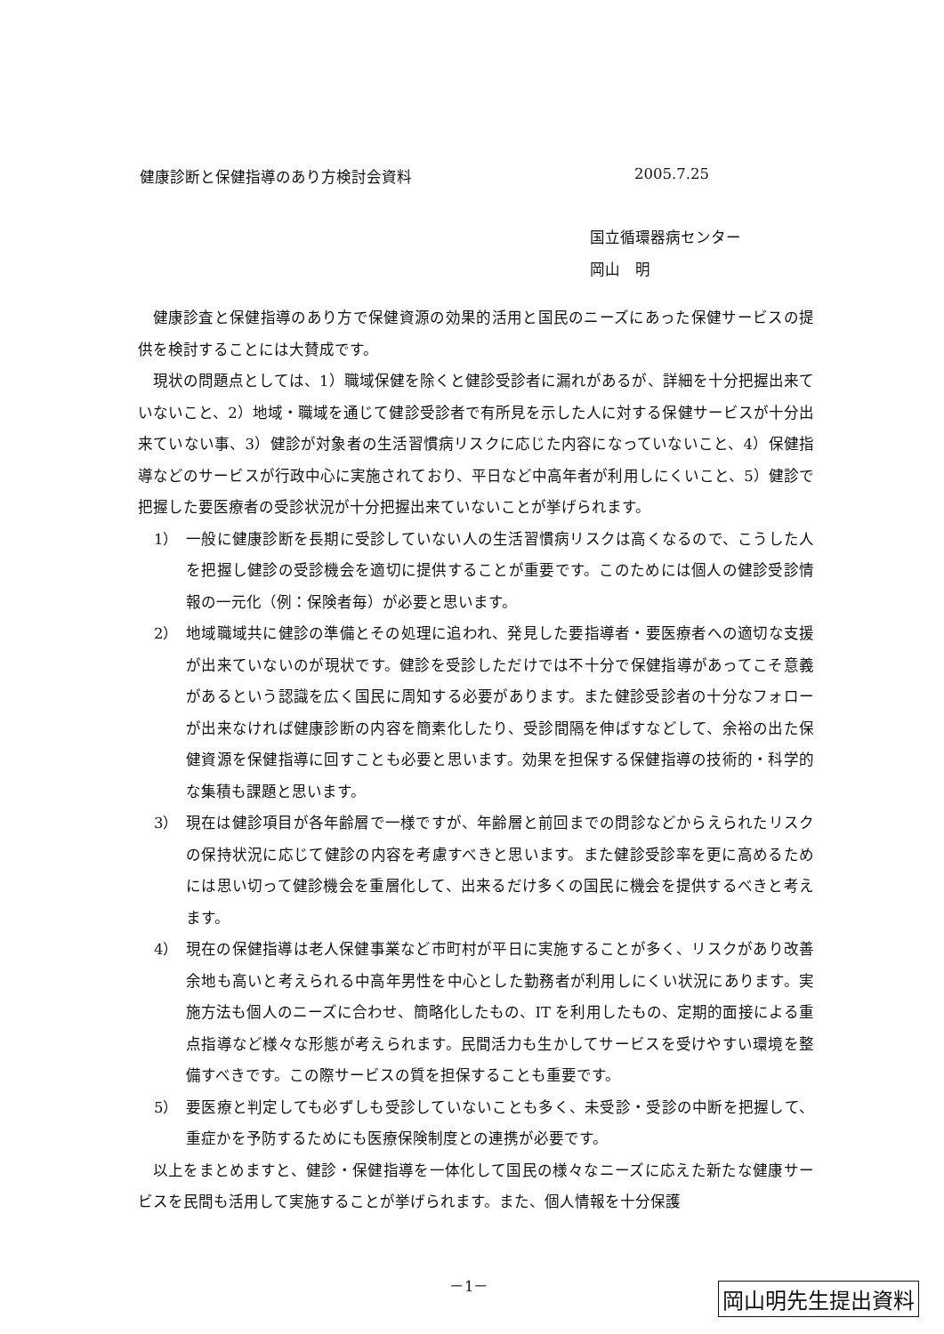健康診断と保健指導のあり方検討会資料 2005.7.25
国立循環器病センター
岡山　明
健康診査と保健指導のあり方で保健資源の効果的活用と国民のニーズにあった保健サービスの提供を検討することには大賛成です。
現状の問題点としては、1）職域保健を除くと健診受診者に漏れがあるが、詳細を十分把握出来ていないこと、2）地域・職域を通じて健診受診者で有所見を示した人に対する保健サービスが十分出来ていない事、3）健診が対象者の生活習慣病リスクに応じた内容になっていないこと、4）保健指導などのサービスが行政中心に実施されており、平日など中高年者が利用しにくいこと、5）健診で把握した要医療者の受診状況が十分把握出来ていないことが挙げられます。
1） 一般に健康診断を長期に受診していない人の生活習慣病リスクは高くなるので、こうした人を把握し健診の受診機会を適切に提供することが重要です。このためには個人の健診受診情報の一元化（例：保険者毎）が必要と思います。
2） 地域職域共に健診の準備とその処理に追われ、発見した要指導者・要医療者への適切な支援が出来ていないのが現状です。健診を受診しただけでは不十分で保健指導があってこそ意義があるという認識を広く国民に周知する必要があります。また健診受診者の十分なフォローが出来なければ健康診断の内容を簡素化したり、受診間隔を伸ばすなどして、余裕の出た保健資源を保健指導に回すことも必要と思います。効果を担保する保健指導の技術的・科学的な集積も課題と思います。
3） 現在は健診項目が各年齢層で一様ですが、年齢層と前回までの問診などからえられたリスクの保持状況に応じて健診の内容を考慮すべきと思います。また健診受診率を更に高めるためには思い切って健診機会を重層化して、出来るだけ多くの国民に機会を提供するべきと考えます。
4） 現在の保健指導は老人保健事業など市町村が平日に実施することが多く、リスクがあり改善余地も高いと考えられる中高年男性を中心とした勤務者が利用しにくい状況にあります。実施方法も個人のニーズに合わせ、簡略化したもの、IT を利用したもの、定期的面接による重点指導など様々な形態が考えられます。民間活力も生かしてサービスを受けやすい環境を整備すべきです。この際サービスの質を担保することも重要です。
5） 要医療と判定しても必ずしも受診していないことも多く、未受診・受診の中断を把握して、重症かを予防するためにも医療保険制度との連携が必要です。
以上をまとめますと、健診・保健指導を一体化して国民の様々なニーズに応えた新たな健康サービスを民間も活用して実施することが挙げられます。また、個人情報を十分保護
－1－
岡山明先生提出資料